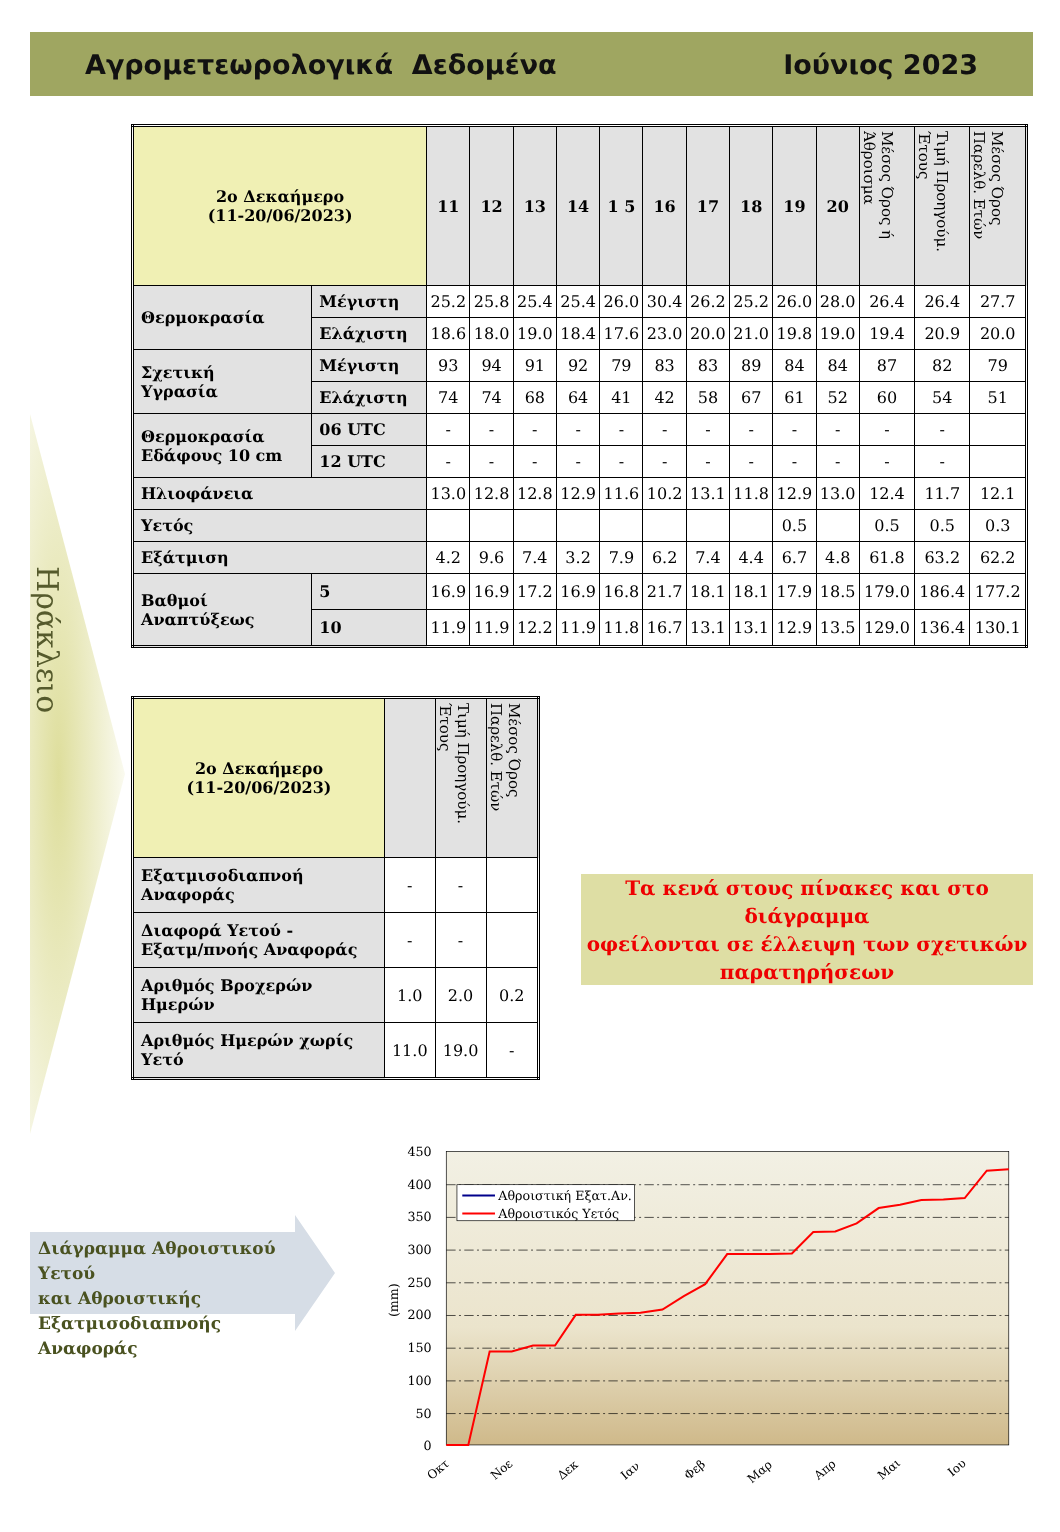Αγρομετεωρολογικά Δεδομένα Ιούνιος 2023
Ηράκλειο
| 2ο Δεκαήμερο (11-20/06/2023) | | 11 | 12 | 13 | 14 | 1 5 | 16 | 17 | 18 | 19 | 20 | Μέσος Όρος ή Άθροισμα | Τιμή Προηγούμ. Έτους | Μέσος Όρος Παρελθ. Ετών |
| --- | --- | --- | --- | --- | --- | --- | --- | --- | --- | --- | --- | --- | --- | --- |
| Θερμοκρασία | Μέγιστη | 25.2 | 25.8 | 25.4 | 25.4 | 26.0 | 30.4 | 26.2 | 25.2 | 26.0 | 28.0 | 26.4 | 26.4 | 27.7 |
| | Ελάχιστη | 18.6 | 18.0 | 19.0 | 18.4 | 17.6 | 23.0 | 20.0 | 21.0 | 19.8 | 19.0 | 19.4 | 20.9 | 20.0 |
| Σχετική Υγρασία | Μέγιστη | 93 | 94 | 91 | 92 | 79 | 83 | 83 | 89 | 84 | 84 | 87 | 82 | 79 |
| | Ελάχιστη | 74 | 74 | 68 | 64 | 41 | 42 | 58 | 67 | 61 | 52 | 60 | 54 | 51 |
| Θερμοκρασία Εδάφους 10 cm | 06 UTC | - | - | - | - | - | - | - | - | - | - | - | - | |
| | 12 UTC | - | - | - | - | - | - | - | - | - | - | - | - | |
| Ηλιοφάνεια | | 13.0 | 12.8 | 12.8 | 12.9 | 11.6 | 10.2 | 13.1 | 11.8 | 12.9 | 13.0 | 12.4 | 11.7 | 12.1 |
| Υετός | | | | | | | | | | 0.5 | | 0.5 | 0.5 | 0.3 |
| Εξάτμιση | | 4.2 | 9.6 | 7.4 | 3.2 | 7.9 | 6.2 | 7.4 | 4.4 | 6.7 | 4.8 | 61.8 | 63.2 | 62.2 |
| Βαθμοί Αναπτύξεως | 5 | 16.9 | 16.9 | 17.2 | 16.9 | 16.8 | 21.7 | 18.1 | 18.1 | 17.9 | 18.5 | 179.0 | 186.4 | 177.2 |
| | 10 | 11.9 | 11.9 | 12.2 | 11.9 | 11.8 | 16.7 | 13.1 | 13.1 | 12.9 | 13.5 | 129.0 | 136.4 | 130.1 |
| 2ο Δεκαήμερο (11-20/06/2023) | | Τιμή Προηγούμ. Έτους | Μέσος Όρος Παρελθ. Ετών |
| --- | --- | --- | --- |
| Εξατμισοδιαπνοή Αναφοράς | - | - | |
| Διαφορά Υετού - Εξατμ/πνοής Αναφοράς | - | - | |
| Αριθμός Βροχερών Ημερών | 1.0 | 2.0 | 0.2 |
| Αριθμός Ημερών χωρίς Υετό | 11.0 | 19.0 | - |
Τα κενά στους πίνακες και στο διάγραμμα
οφείλονται σε έλλειψη των σχετικών
παρατηρήσεων
Διάγραμμα Αθροιστικού Υετού
και Αθροιστικής
Εξατμισοδιαπνοής Αναφοράς
450
400
350
300
250
200
150
100
50
0
(mm)
Αθροιστική Εξατ.Αν.
Αθροιστικός Υετός
Οκτ
Νοε
Δεκ
Ιαν
Φεβ
Μαρ
Απρ
Μαι
Ιου